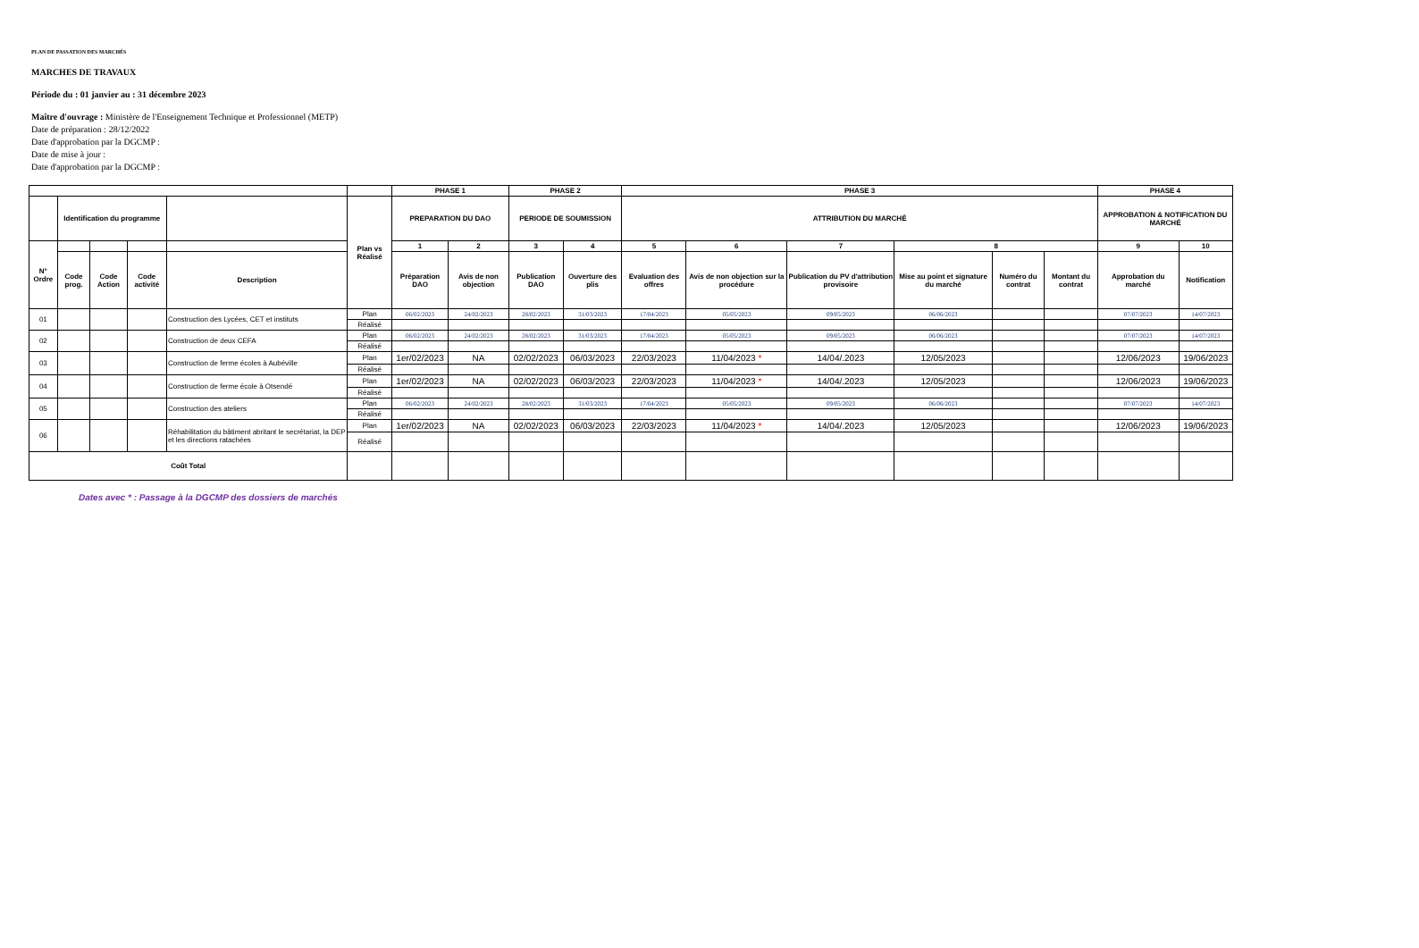PLAN DE PASSATION DES MARCHÉS
MARCHES DE TRAVAUX
Période du : 01 janvier au : 31 décembre 2023
Maître d'ouvrage : Ministère de l'Enseignement Technique et Professionnel (METP)
Date de préparation : 28/12/2022
Date d'approbation par la DGCMP :
Date de mise à jour :
Date d'approbation par la DGCMP :
| | | | | | | PHASE 1 | | PHASE 2 | | PHASE 3 | | | | | | PHASE 4 | |
| | Identification du programme | | | | Plan vs Réalisé | PREPARATION DU DAO | | PERIODE DE SOUMISSION | | ATTRIBUTION DU MARCHÉ | | | | | | APPROBATION & NOTIFICATION DU MARCHÉ | |
| N° Ordre | | | | | | 1 | 2 | 3 | 4 | 5 | 6 | 7 | 8 | | | 9 | 10 |
| | Code prog. | Code Action | Code activité | Description | | Préparation DAO | Avis de non objection | Publication DAO | Ouverture des plis | Evaluation des offres | Avis de non objection sur la procédure | Publication du PV d'attribution provisoire | Mise au point et signature du marché | Numéro du contrat | Montant du contrat | Approbation du marché | Notification |
| 01 | | | | Construction des Lycées, CET et instituts | Plan | 06/02/2023 | 24/02/2023 | 28/02/2023 | 31/03/2023 | 17/04/2023 | 05/05/2023 | 09/05/2023 | 06/06/2023 | | | 07/07/2023 | 14/07/2023 |
| | | | | | Réalisé | | | | | | | | | | | | |
| 02 | | | | Construction de deux CEFA | Plan | 06/02/2023 | 24/02/2023 | 28/02/2023 | 31/03/2023 | 17/04/2023 | 05/05/2023 | 09/05/2023 | 06/06/2023 | | | 07/07/2023 | 14/07/2023 |
| | | | | | Réalisé | | | | | | | | | | | | |
| 03 | | | | Construction de ferme écoles à Aubéville | Plan | 1er/02/2023 | NA | 02/02/2023 | 06/03/2023 | 22/03/2023 | 11/04/2023 * | 14/04/.2023 | 12/05/2023 | | | 12/06/2023 | 19/06/2023 |
| | | | | | Réalisé | | | | | | | | | | | | |
| 04 | | | | Construction de ferme école à Otsendé | Plan | 1er/02/2023 | NA | 02/02/2023 | 06/03/2023 | 22/03/2023 | 11/04/2023 * | 14/04/.2023 | 12/05/2023 | | | 12/06/2023 | 19/06/2023 |
| | | | | | Réalisé | | | | | | | | | | | | |
| 05 | | | | Construction des ateliers | Plan | 06/02/2023 | 24/02/2023 | 28/02/2023 | 31/03/2023 | 17/04/2023 | 05/05/2023 | 09/05/2023 | 06/06/2023 | | | 07/07/2023 | 14/07/2023 |
| | | | | | Réalisé | | | | | | | | | | | | |
| 06 | | | | Réhabilitation du bâtiment abritant le secrétariat, la DEP et les directions ratachées | Plan | 1er/02/2023 | NA | 02/02/2023 | 06/03/2023 | 22/03/2023 | 11/04/2023 * | 14/04/.2023 | 12/05/2023 | | | 12/06/2023 | 19/06/2023 |
| | | | | | Réalisé | | | | | | | | | | | | |
| Coût Total | | | | | | | | | | | | | | | | | |
Dates avec * : Passage à la DGCMP des dossiers de marchés